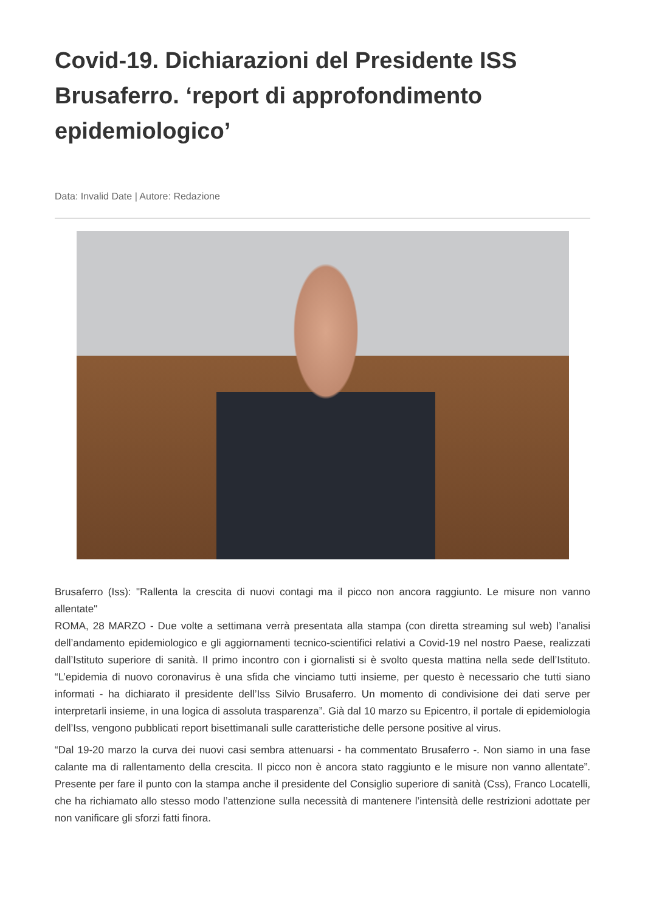Covid-19. Dichiarazioni del Presidente ISS Brusaferro. ‘report di approfondimento epidemiologico’
Data: Invalid Date | Autore: Redazione
Brusaferro (Iss): "Rallenta la crescita di nuovi contagi ma il picco non ancora raggiunto. Le misure non vanno allentate"
ROMA, 28 MARZO - Due volte a settimana verrà presentata alla stampa (con diretta streaming sul web) l’analisi dell’andamento epidemiologico e gli aggiornamenti tecnico-scientifici relativi a Covid-19 nel nostro Paese, realizzati dall’Istituto superiore di sanità. Il primo incontro con i giornalisti si è svolto questa mattina nella sede dell’Istituto. “L’epidemia di nuovo coronavirus è una sfida che vinciamo tutti insieme, per questo è necessario che tutti siano informati - ha dichiarato il presidente dell’Iss Silvio Brusaferro. Un momento di condivisione dei dati serve per interpretarli insieme, in una logica di assoluta trasparenza”. Già dal 10 marzo su Epicentro, il portale di epidemiologia dell’Iss, vengono pubblicati report bisettimanali sulle caratteristiche delle persone positive al virus.
“Dal 19-20 marzo la curva dei nuovi casi sembra attenuarsi - ha commentato Brusaferro -. Non siamo in una fase calante ma di rallentamento della crescita. Il picco non è ancora stato raggiunto e le misure non vanno allentate”. Presente per fare il punto con la stampa anche il presidente del Consiglio superiore di sanità (Css), Franco Locatelli, che ha richiamato allo stesso modo l’attenzione sulla necessità di mantenere l’intensità delle restrizioni adottate per non vanificare gli sforzi fatti finora.